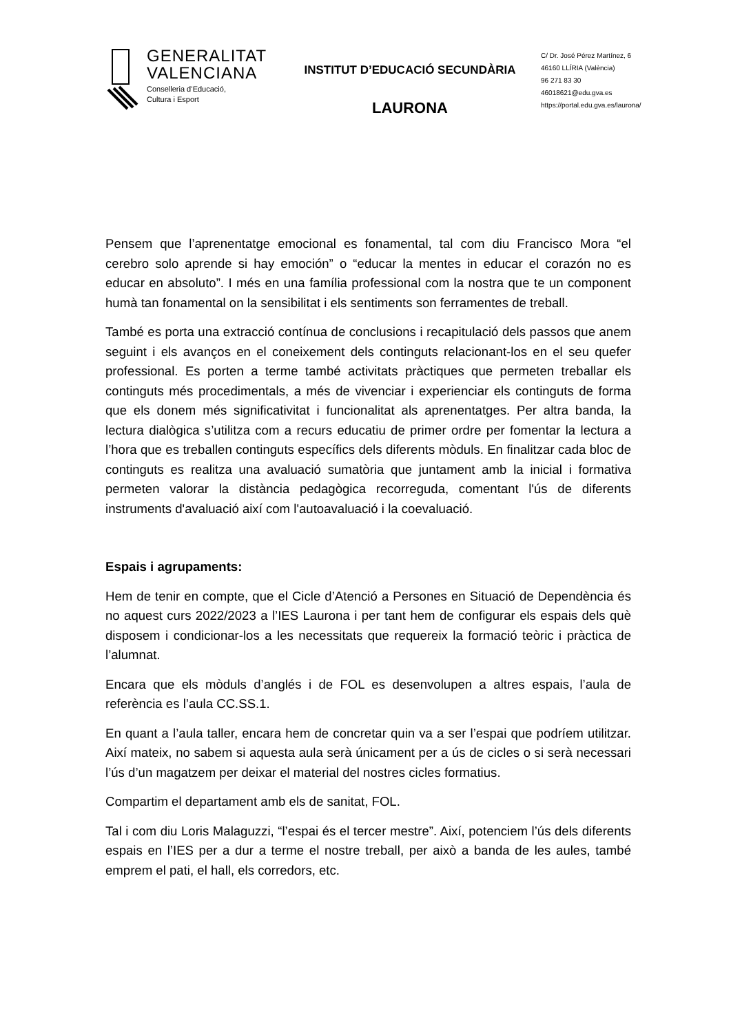GENERALITAT
VALENCIANA
Conselleria d’Educació,
Cultura i Esport
INSTITUT D’EDUCACIÓ SECUNDÀRIA
LAURONA
C/ Dr. José Pérez Martínez, 6
46160 LLÍRIA (València)
96 271 83 30
46018621@edu.gva.es
https://portal.edu.gva.es/laurona/
Pensem que l’aprenentatge emocional es fonamental, tal com diu Francisco Mora “el cerebro solo aprende si hay emoción” o “educar la mentes in educar el corazón no es educar en absoluto”. I més en una família professional com la nostra que te un component humà tan fonamental on la sensibilitat i els sentiments son ferramentes de treball.
També es porta una extracció contínua de conclusions i recapitulació dels passos que anem seguint i els avanços en el coneixement dels continguts relacionant-los en el seu quefer professional. Es porten a terme també activitats pràctiques que permeten treballar els continguts més procedimentals, a més de vivenciar i experienciar els continguts de forma que els donem més significativitat i funcionalitat als aprenentatges. Per altra banda, la lectura dialògica s’utilitza com a recurs educatiu de primer ordre per fomentar la lectura a l’hora que es treballen continguts específics dels diferents mòduls. En finalitzar cada bloc de continguts es realitza una avaluació sumatòria que juntament amb la inicial i formativa permeten valorar la distància pedagògica recorreguda, comentant l'ús de diferents instruments d'avaluació així com l'autoavaluació i la coevaluació.
Espais i agrupaments:
Hem de tenir en compte, que el Cicle d’Atenció a Persones en Situació de Dependència és no aquest curs 2022/2023 a l’IES Laurona i per tant hem de configurar els espais dels què disposem i condicionar-los a les necessitats que requereix la formació teòric i pràctica de l’alumnat.
Encara que els mòduls d’anglés i de FOL es desenvolupen a altres espais, l’aula de referència es l’aula CC.SS.1.
En quant a l’aula taller, encara hem de concretar quin va a ser l’espai que podríem utilitzar. Així mateix, no sabem si aquesta aula serà únicament per a ús de cicles o si serà necessari l’ús d’un magatzem per deixar el material del nostres cicles formatius.
Compartim el departament amb els de sanitat, FOL.
Tal i com diu Loris Malaguzzi, “l’espai és el tercer mestre”. Així, potenciem l’ús dels diferents espais en l’IES per a dur a terme el nostre treball, per això a banda de les aules, també emprem el pati, el hall, els corredors, etc.